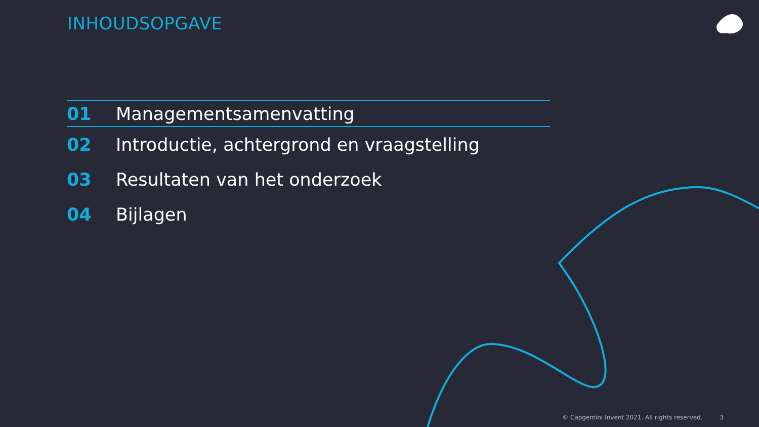INHOUDSOPGAVE
01 Managementsamenvatting
02 Introductie, achtergrond en vraagstelling
03 Resultaten van het onderzoek
04 Bijlagen
© Capgemini Invent 2021. All rights reserved. 3